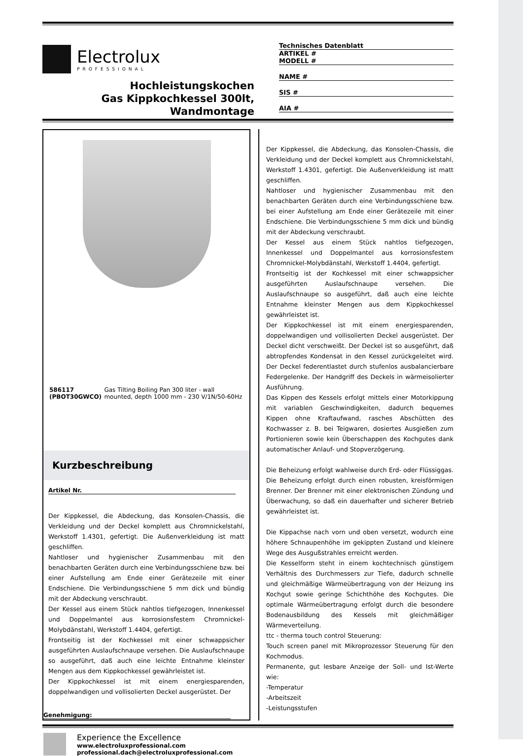Electrolux
PROFESSIONAL
Hochleistungskochen
Gas Kippkochkessel 300lt,
Wandmontage
Technisches Datenblatt
ARTIKEL #
MODELL #
NAME #
SIS #
AIA #
586117 (PBOT30GWCO) Gas Tilting Boiling Pan 300 liter - wall mounted, depth 1000 mm - 230 V/1N/50-60Hz
Kurzbeschreibung
Artikel Nr.
Der Kippkessel, die Abdeckung, das Konsolen-Chassis, die Verkleidung und der Deckel komplett aus Chromnickelstahl, Werkstoff 1.4301, gefertigt. Die Außenverkleidung ist matt geschliffen.
Nahtloser und hygienischer Zusammenbau mit den benachbarten Geräten durch eine Verbindungsschiene bzw. bei einer Aufstellung am Ende einer Gerätezeile mit einer Endschiene. Die Verbindungsschiene 5 mm dick und bündig mit der Abdeckung verschraubt.
Der Kessel aus einem Stück nahtlos tiefgezogen, Innenkessel und Doppelmantel aus korrosionsfestem Chromnickel-Molybdänstahl, Werkstoff 1.4404, gefertigt.
Frontseitig ist der Kochkessel mit einer schwappsicher ausgeführten Auslaufschnaupe versehen. Die Auslaufschnaupe so ausgeführt, daß auch eine leichte Entnahme kleinster Mengen aus dem Kippkochkessel gewährleistet ist.
Der Kippkochkessel ist mit einem energiesparenden, doppelwandigen und vollisolierten Deckel ausgerüstet. Der
Genehmigung:
Der Kippkessel, die Abdeckung, das Konsolen-Chassis, die Verkleidung und der Deckel komplett aus Chromnickelstahl, Werkstoff 1.4301, gefertigt. Die Außenverkleidung ist matt geschliffen.
Nahtloser und hygienischer Zusammenbau mit den benachbarten Geräten durch eine Verbindungsschiene bzw. bei einer Aufstellung am Ende einer Gerätezeile mit einer Endschiene. Die Verbindungsschiene 5 mm dick und bündig mit der Abdeckung verschraubt.
Der Kessel aus einem Stück nahtlos tiefgezogen, Innenkessel und Doppelmantel aus korrosionsfestem Chromnickel-Molybdänstahl, Werkstoff 1.4404, gefertigt.
Frontseitig ist der Kochkessel mit einer schwappsicher ausgeführten Auslaufschnaupe versehen. Die Auslaufschnaupe so ausgeführt, daß auch eine leichte Entnahme kleinster Mengen aus dem Kippkochkessel gewährleistet ist.
Der Kippkochkessel ist mit einem energiesparenden, doppelwandigen und vollisolierten Deckel ausgerüstet. Der Deckel dicht verschweißt. Der Deckel ist so ausgeführt, daß abtropfendes Kondensat in den Kessel zurückgeleitet wird. Der Deckel federentlastet durch stufenlos ausbalancierbare Federgelenke. Der Handgriff des Deckels in wärmeisolierter Ausführung.
Das Kippen des Kessels erfolgt mittels einer Motorkippung mit variablen Geschwindigkeiten, dadurch bequemes Kippen ohne Kraftaufwand, rasches Abschütten des Kochwasser z. B. bei Teigwaren, dosiertes Ausgießen zum Portionieren sowie kein Überschappen des Kochgutes dank automatischer Anlauf- und Stopverzögerung.
Die Beheizung erfolgt wahlweise durch Erd- oder Flüssiggas. Die Beheizung erfolgt durch einen robusten, kreisförmigen Brenner. Der Brenner mit einer elektronischen Zündung und Überwachung, so daß ein dauerhafter und sicherer Betrieb gewährleistet ist.
Die Kippachse nach vorn und oben versetzt, wodurch eine höhere Schnaupenhöhe im gekippten Zustand und kleinere Wege des Ausgußstrahles erreicht werden.
Die Kesselform steht in einem kochtechnisch günstigem Verhältnis des Durchmessers zur Tiefe, dadurch schnelle und gleichmäßige Wärmeübertragung von der Heizung ins Kochgut sowie geringe Schichthöhe des Kochgutes. Die optimale Wärmeübertragung erfolgt durch die besondere Bodenausbildung des Kessels mit gleichmäßiger Wärmeverteilung.
ttc - therma touch control Steuerung:
Touch screen panel mit Mikroprozessor Steuerung für den Kochmodus.
Permanente, gut lesbare Anzeige der Soll- und Ist-Werte wie:
-Temperatur
-Arbeitszeit
-Leistungsstufen
Experience the Excellence
www.electroluxprofessional.com
professional.dach@electroluxprofessional.com